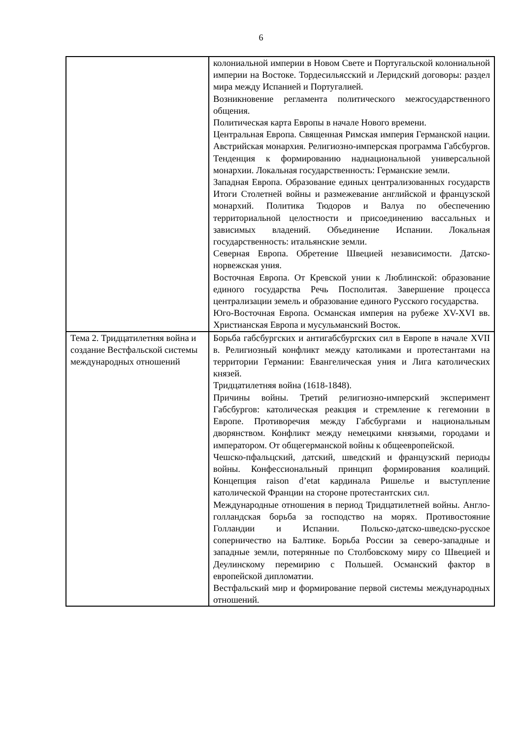6
| | колониальной империи в Новом Свете и Португальской колониальной империи на Востоке. Тордесильясский и Леридский договоры: раздел мира между Испанией и Португалией. Возникновение регламента политического межгосударственного общения. Политическая карта Европы в начале Нового времени. Центральная Европа. Священная Римская империя Германской нации. Австрийская монархия. Религиозно-имперская программа Габсбургов. Тенденция к формированию наднациональной универсальной монархии. Локальная государственность: Германские земли. Западная Европа. Образование единых централизованных государств Итоги Столетней войны и размежевание английской и французской монархий. Политика Тюдоров и Валуа по обеспечению территориальной целостности и присоединению вассальных и зависимых владений. Объединение Испании. Локальная государственность: итальянские земли. Северная Европа. Обретение Швецией независимости. Датско-норвежская уния. Восточная Европа. От Кревской унии к Люблинской: образование единого государства Речь Посполитая. Завершение процесса централизации земель и образование единого Русского государства. Юго-Восточная Европа. Османская империя на рубеже XV-XVI вв. Христианская Европа и мусульманский Восток. |
| Тема 2. Тридцатилетняя война и создание Вестфальской системы международных отношений | Борьба габсбургских и антигабсбургских сил в Европе в начале XVII в. Религиозный конфликт между католиками и протестантами на территории Германии: Евангелическая уния и Лига католических князей. Тридцатилетняя война (1618-1848). Причины войны. Третий религиозно-имперский эксперимент Габсбургов: католическая реакция и стремление к гегемонии в Европе. Противоречия между Габсбургами и национальным дворянством. Конфликт между немецкими князьями, городами и императором. От общегерманской войны к общеевропейской. Чешско-пфальцский, датский, шведский и французский периоды войны. Конфессиональный принцип формирования коалиций. Концепция raison d’etat кардинала Ришелье и выступление католической Франции на стороне протестантских сил. Международные отношения в период Тридцатилетней войны. Англо-голландская борьба за господство на морях. Противостояние Голландии и Испании. Польско-датско-шведско-русское соперничество на Балтике. Борьба России за северо-западные и западные земли, потерянные по Столбовскому миру со Швецией и Деулинскому перемирию с Польшей. Османский фактор в европейской дипломатии. Вестфальский мир и формирование первой системы международных отношений. |